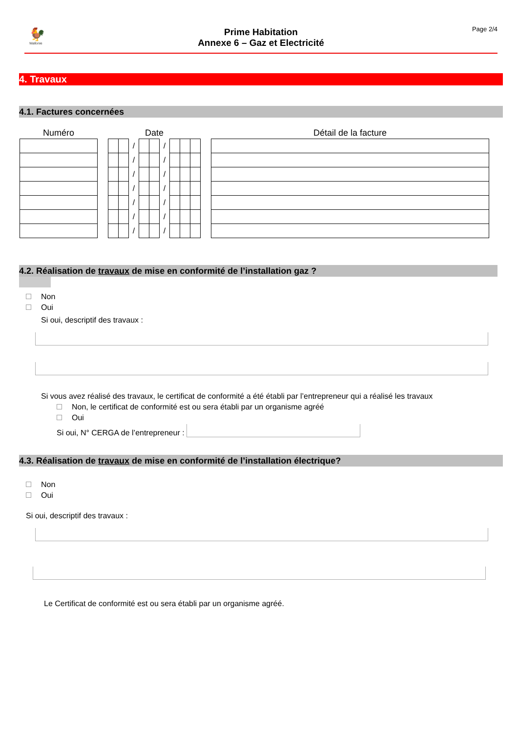🐓
Wallonie
Prime Habitation
Annexe 6 – Gaz et Electricité
Page 2/4
4. Travaux
4.1. Factures concernées
| Numéro | | Date | | | | | | | | | | Détail de la facture |
| --- | --- | --- | --- | --- | --- | --- | --- | --- | --- | --- | --- | --- |
| | | | | / | | | / | | | | | |
| | | | | / | | | / | | | | | |
| | | | | / | | | / | | | | | |
| | | | | / | | | / | | | | | |
| | | | | / | | | / | | | | | |
| | | | | / | | | / | | | | | |
| | | | | / | | | / | | | | | |
4.2. Réalisation de travaux de mise en conformité de l’installation gaz ?
Non
Oui
Si oui, descriptif des travaux :
Si vous avez réalisé des travaux, le certificat de conformité a été établi par l’entrepreneur qui a réalisé les travaux
Non, le certificat de conformité est ou sera établi par un organisme agréé
Oui
Si oui, N° CERGA de l’entrepreneur :
4.3. Réalisation de travaux de mise en conformité de l’installation électrique?
Non
Oui
Si oui, descriptif des travaux :
Le Certificat de conformité est ou sera établi par un organisme agréé.